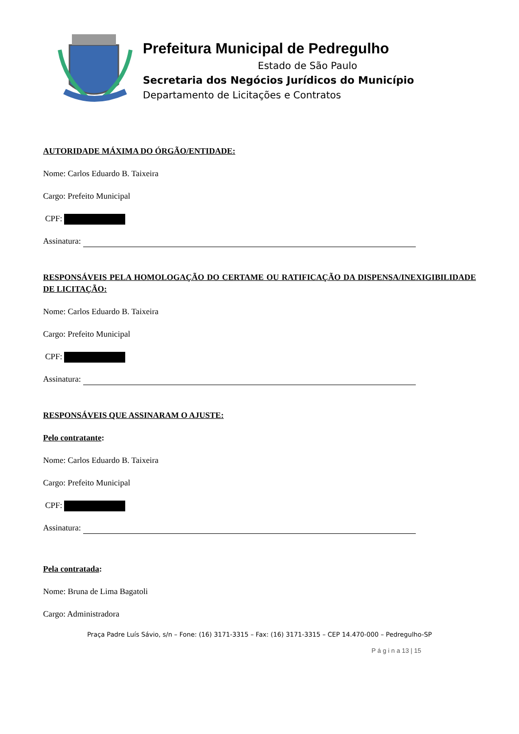Prefeitura Municipal de Pedregulho
Estado de São Paulo
Secretaria dos Negócios Jurídicos do Município
Departamento de Licitações e Contratos
AUTORIDADE MÁXIMA DO ÓRGÃO/ENTIDADE:
Nome: Carlos Eduardo B. Taixeira
Cargo: Prefeito Municipal
CPF:
Assinatura:
RESPONSÁVEIS PELA HOMOLOGAÇÃO DO CERTAME OU RATIFICAÇÃO DA DISPENSA/INEXIGIBILIDADE DE LICITAÇÃO:
Nome: Carlos Eduardo B. Taixeira
Cargo: Prefeito Municipal
CPF:
Assinatura:
RESPONSÁVEIS QUE ASSINARAM O AJUSTE:
Pelo contratante:
Nome: Carlos Eduardo B. Taixeira
Cargo: Prefeito Municipal
CPF:
Assinatura:
Pela contratada:
Nome: Bruna de Lima Bagatoli
Cargo: Administradora
Praça Padre Luís Sávio, s/n – Fone: (16) 3171-3315 – Fax: (16) 3171-3315 – CEP 14.470-000 – Pedregulho-SP
P á g i n a 13 | 15